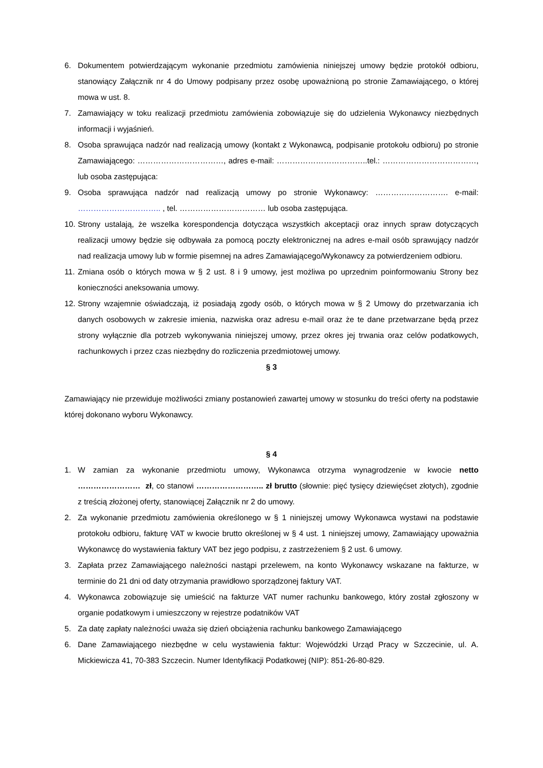6. Dokumentem potwierdzającym wykonanie przedmiotu zamówienia niniejszej umowy będzie protokół odbioru, stanowiący Załącznik nr 4 do Umowy podpisany przez osobę upoważnioną po stronie Zamawiającego, o której mowa w ust. 8.
7. Zamawiający w toku realizacji przedmiotu zamówienia zobowiązuje się do udzielenia Wykonawcy niezbędnych informacji i wyjaśnień.
8. Osoba sprawująca nadzór nad realizacją umowy (kontakt z Wykonawcą, podpisanie protokołu odbioru) po stronie Zamawiającego: ……………………………, adres e-mail: ……………………………..tel.: ………………………………, lub osoba zastępująca:
9. Osoba sprawująca nadzór nad realizacją umowy po stronie Wykonawcy: ………………………. e-mail: ………………………….. , tel. …………………………… lub osoba zastępująca.
10. Strony ustalają, że wszelka korespondencja dotycząca wszystkich akceptacji oraz innych spraw dotyczących realizacji umowy będzie się odbywała za pomocą poczty elektronicznej na adres e-mail osób sprawujący nadzór nad realizacja umowy lub w formie pisemnej na adres Zamawiającego/Wykonawcy za potwierdzeniem odbioru.
11. Zmiana osób o których mowa w § 2 ust. 8 i 9 umowy, jest możliwa po uprzednim poinformowaniu Strony bez konieczności aneksowania umowy.
12. Strony wzajemnie oświadczają, iż posiadają zgody osób, o których mowa w § 2 Umowy do przetwarzania ich danych osobowych w zakresie imienia, nazwiska oraz adresu e-mail oraz że te dane przetwarzane będą przez strony wyłącznie dla potrzeb wykonywania niniejszej umowy, przez okres jej trwania oraz celów podatkowych, rachunkowych i przez czas niezbędny do rozliczenia przedmiotowej umowy.
§ 3
Zamawiający nie przewiduje możliwości zmiany postanowień zawartej umowy w stosunku do treści oferty na podstawie której dokonano wyboru Wykonawcy.
§ 4
1. W zamian za wykonanie przedmiotu umowy, Wykonawca otrzyma wynagrodzenie w kwocie netto …………………… zł, co stanowi …………………….. zł brutto (słownie: pięć tysięcy dziewięćset złotych), zgodnie z treścią złożonej oferty, stanowiącej Załącznik nr 2 do umowy.
2. Za wykonanie przedmiotu zamówienia określonego w § 1 niniejszej umowy Wykonawca wystawi na podstawie protokołu odbioru, fakturę VAT w kwocie brutto określonej w § 4 ust. 1 niniejszej umowy, Zamawiający upoważnia Wykonawcę do wystawienia faktury VAT bez jego podpisu, z zastrzeżeniem § 2 ust. 6 umowy.
3. Zapłata przez Zamawiającego należności nastąpi przelewem, na konto Wykonawcy wskazane na fakturze, w terminie do 21 dni od daty otrzymania prawidłowo sporządzonej faktury VAT.
4. Wykonawca zobowiązuje się umieścić na fakturze VAT numer rachunku bankowego, który został zgłoszony w organie podatkowym i umieszczony w rejestrze podatników VAT
5. Za datę zapłaty należności uważa się dzień obciążenia rachunku bankowego Zamawiającego
6. Dane Zamawiającego niezbędne w celu wystawienia faktur: Wojewódzki Urząd Pracy w Szczecinie, ul. A. Mickiewicza 41, 70-383 Szczecin. Numer Identyfikacji Podatkowej (NIP): 851-26-80-829.